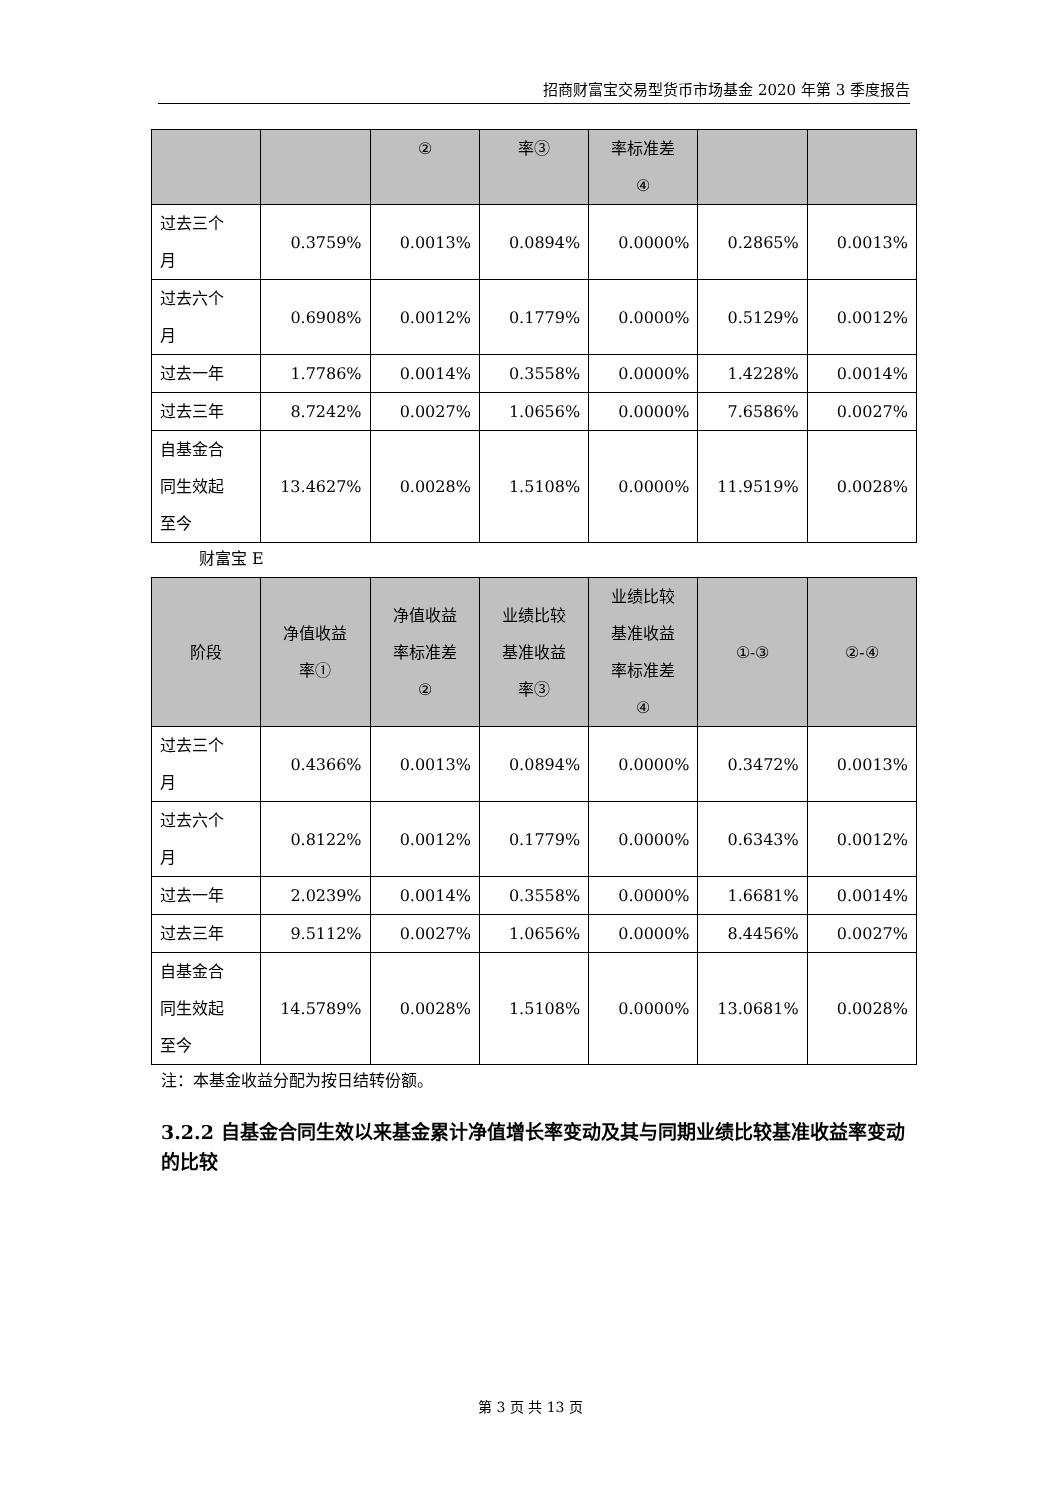招商财富宝交易型货币市场基金 2020 年第 3 季度报告
| | | ② | 率③ | 率标准差 ④ | | |
| --- | --- | --- | --- | --- | --- | --- |
| 过去三个 月 | 0.3759% | 0.0013% | 0.0894% | 0.0000% | 0.2865% | 0.0013% |
| 过去六个 月 | 0.6908% | 0.0012% | 0.1779% | 0.0000% | 0.5129% | 0.0012% |
| 过去一年 | 1.7786% | 0.0014% | 0.3558% | 0.0000% | 1.4228% | 0.0014% |
| 过去三年 | 8.7242% | 0.0027% | 1.0656% | 0.0000% | 7.6586% | 0.0027% |
| 自基金合 同生效起 至今 | 13.4627% | 0.0028% | 1.5108% | 0.0000% | 11.9519% | 0.0028% |
财富宝 E
| 阶段 | 净值收益 率① | 净值收益 率标准差 ② | 业绩比较 基准收益 率③ | 业绩比较 基准收益 率标准差 ④ | ①-③ | ②-④ |
| --- | --- | --- | --- | --- | --- | --- |
| 过去三个 月 | 0.4366% | 0.0013% | 0.0894% | 0.0000% | 0.3472% | 0.0013% |
| 过去六个 月 | 0.8122% | 0.0012% | 0.1779% | 0.0000% | 0.6343% | 0.0012% |
| 过去一年 | 2.0239% | 0.0014% | 0.3558% | 0.0000% | 1.6681% | 0.0014% |
| 过去三年 | 9.5112% | 0.0027% | 1.0656% | 0.0000% | 8.4456% | 0.0027% |
| 自基金合 同生效起 至今 | 14.5789% | 0.0028% | 1.5108% | 0.0000% | 13.0681% | 0.0028% |
注：本基金收益分配为按日结转份额。
3.2.2 自基金合同生效以来基金累计净值增长率变动及其与同期业绩比较基准收益率变动的比较
第 3 页 共 13 页